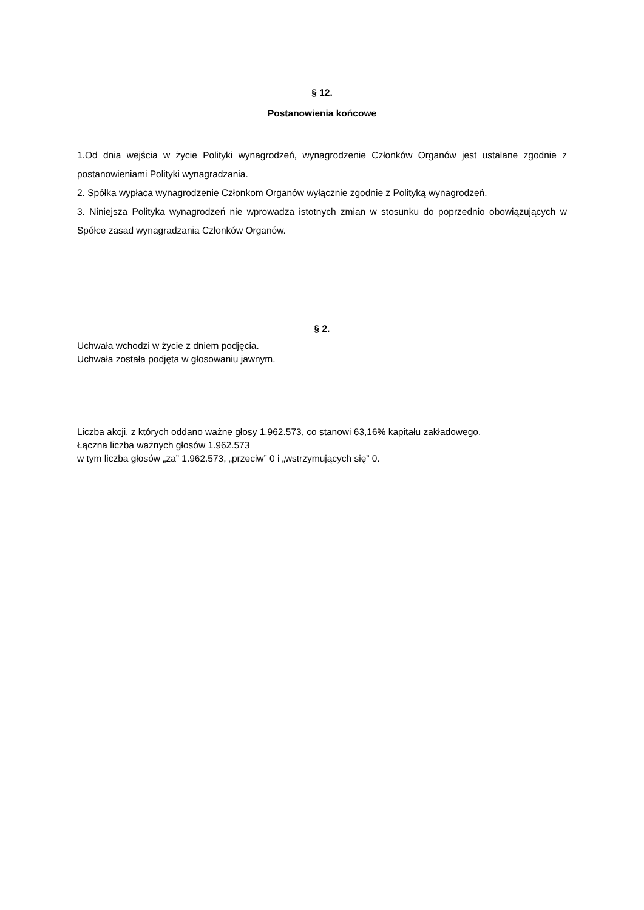§ 12.
Postanowienia końcowe
1.Od dnia wejścia w życie Polityki wynagrodzeń, wynagrodzenie Członków Organów jest ustalane zgodnie z postanowieniami Polityki wynagradzania.
2. Spółka wypłaca wynagrodzenie Członkom Organów wyłącznie zgodnie z Polityką wynagrodzeń.
3. Niniejsza Polityka wynagrodzeń nie wprowadza istotnych zmian w stosunku do poprzednio obowiązujących w Spółce zasad wynagradzania Członków Organów.
§ 2.
Uchwała wchodzi w życie z dniem podjęcia.
Uchwała została podjęta w głosowaniu jawnym.
Liczba akcji, z których oddano ważne głosy 1.962.573, co stanowi 63,16% kapitału zakładowego.
Łączna liczba ważnych głosów 1.962.573
w tym liczba głosów „za” 1.962.573, „przeciw” 0 i „wstrzymujących się” 0.